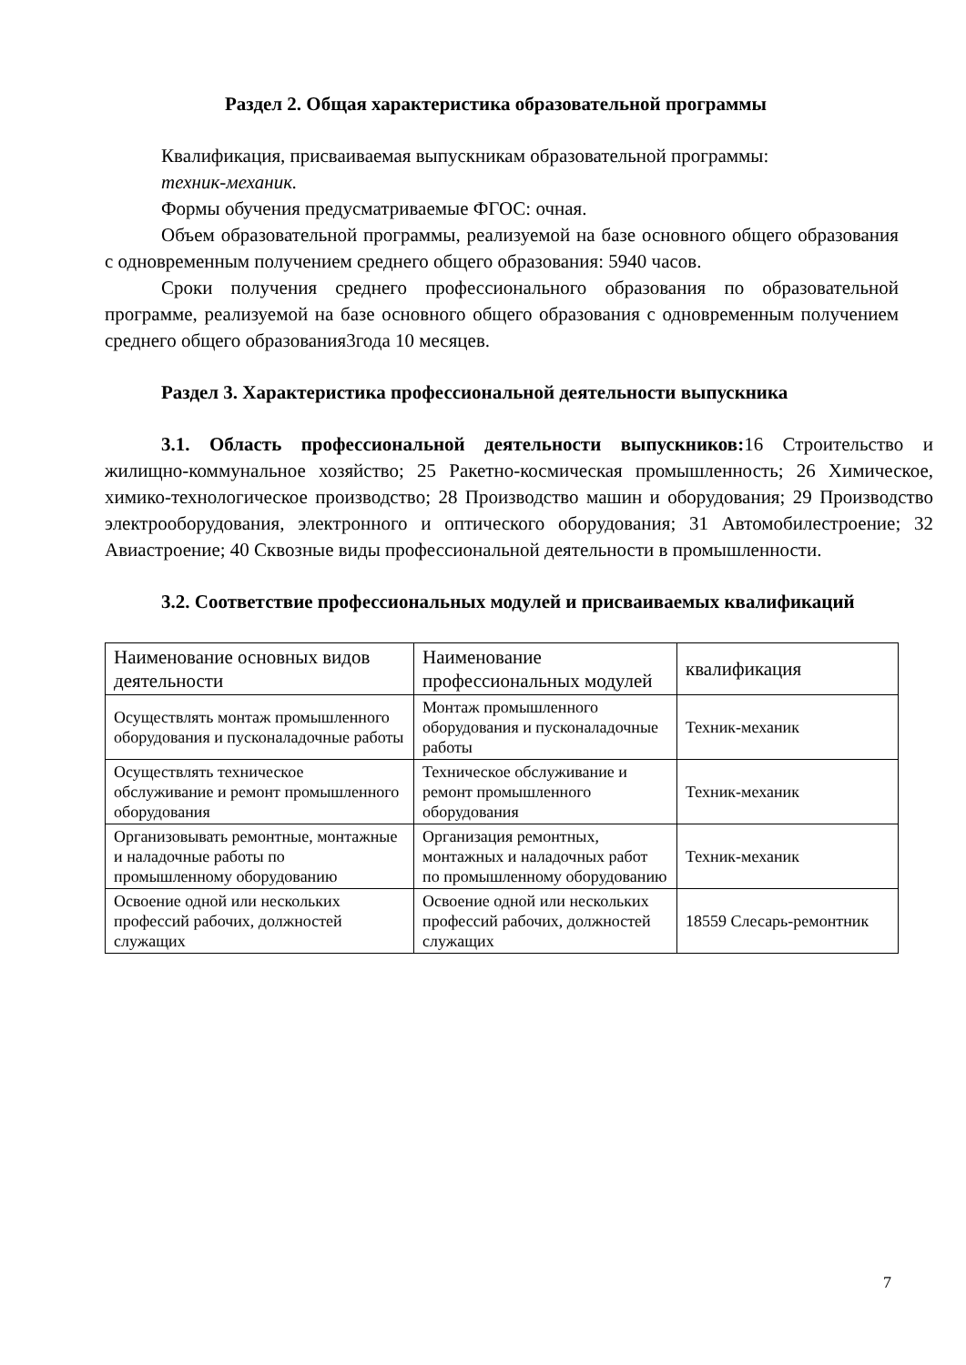Раздел 2. Общая характеристика образовательной программы
Квалификация, присваиваемая выпускникам образовательной программы:
техник-механик.
Формы обучения предусматриваемые ФГОС: очная.
Объем образовательной программы, реализуемой на базе основного общего образования с одновременным получением среднего общего образования: 5940 часов.
Сроки получения среднего профессионального образования по образовательной программе, реализуемой на базе основного общего образования с одновременным получением среднего общего образования3года 10 месяцев.
Раздел 3. Характеристика профессиональной деятельности выпускника
3.1. Область профессиональной деятельности выпускников: 16 Строительство и жилищно-коммунальное хозяйство; 25 Ракетно-космическая промышленность; 26 Химическое, химико-технологическое производство; 28 Производство машин и оборудования; 29 Производство электрооборудования, электронного и оптического оборудования; 31 Автомобилестроение; 32 Авиастроение; 40 Сквозные виды профессиональной деятельности в промышленности.
3.2. Соответствие профессиональных модулей и присваиваемых квалификаций
| Наименование основных видов деятельности | Наименование профессиональных модулей | квалификация |
| Осуществлять монтаж промышленного оборудования и пусконаладочные работы | Монтаж промышленного оборудования и пусконаладочные работы | Техник-механик |
| Осуществлять техническое обслуживание и ремонт промышленного оборудования | Техническое обслуживание и ремонт промышленного оборудования | Техник-механик |
| Организовывать ремонтные, монтажные и наладочные работы по промышленному оборудованию | Организация ремонтных, монтажных и наладочных работ по промышленному оборудованию | Техник-механик |
| Освоение одной или нескольких профессий рабочих, должностей служащих | Освоение одной или нескольких профессий рабочих, должностей служащих | 18559 Слесарь-ремонтник |
7